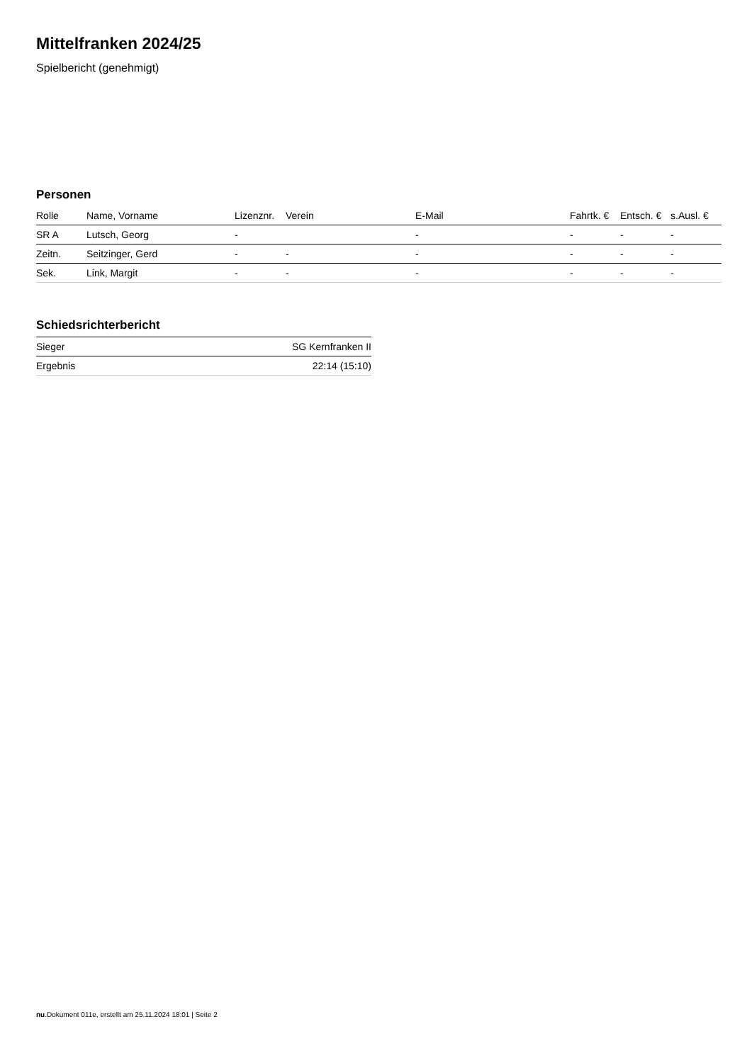Mittelfranken 2024/25
Spielbericht (genehmigt)
Personen
| Rolle | Name, Vorname | Lizenznr. | Verein | E-Mail | Fahrtk. € | Entsch. € | s.Ausl. € |
| --- | --- | --- | --- | --- | --- | --- | --- |
| SR A | Lutsch, Georg | - | | - | - | - | - |
| Zeitn. | Seitzinger, Gerd | - | - | - | - | - | - |
| Sek. | Link, Margit | - | - | - | - | - | - |
Schiedsrichterbericht
| Sieger | SG Kernfranken II |
| Ergebnis | 22:14 (15:10) |
nu.Dokument 011e, erstellt am 25.11.2024 18:01 | Seite 2